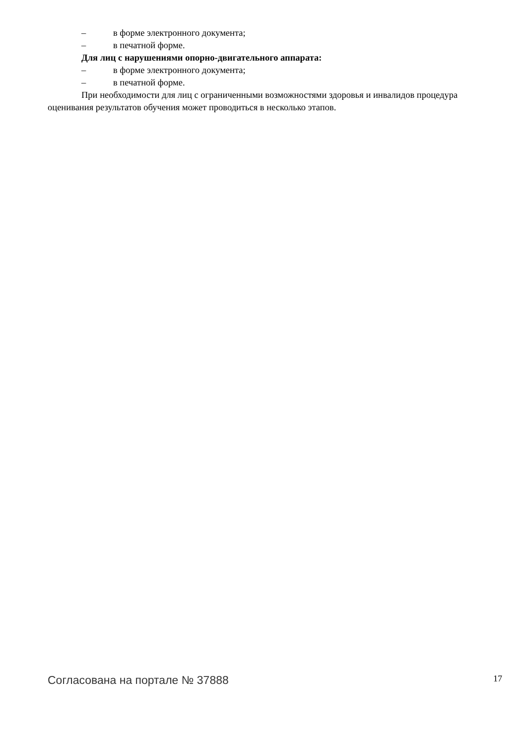– в форме электронного документа;
– в печатной форме.
Для лиц с нарушениями опорно-двигательного аппарата:
– в форме электронного документа;
– в печатной форме.
При необходимости для лиц с ограниченными возможностями здоровья и инвалидов процедура оценивания результатов обучения может проводиться в несколько этапов.
Согласована на портале № 37888 17